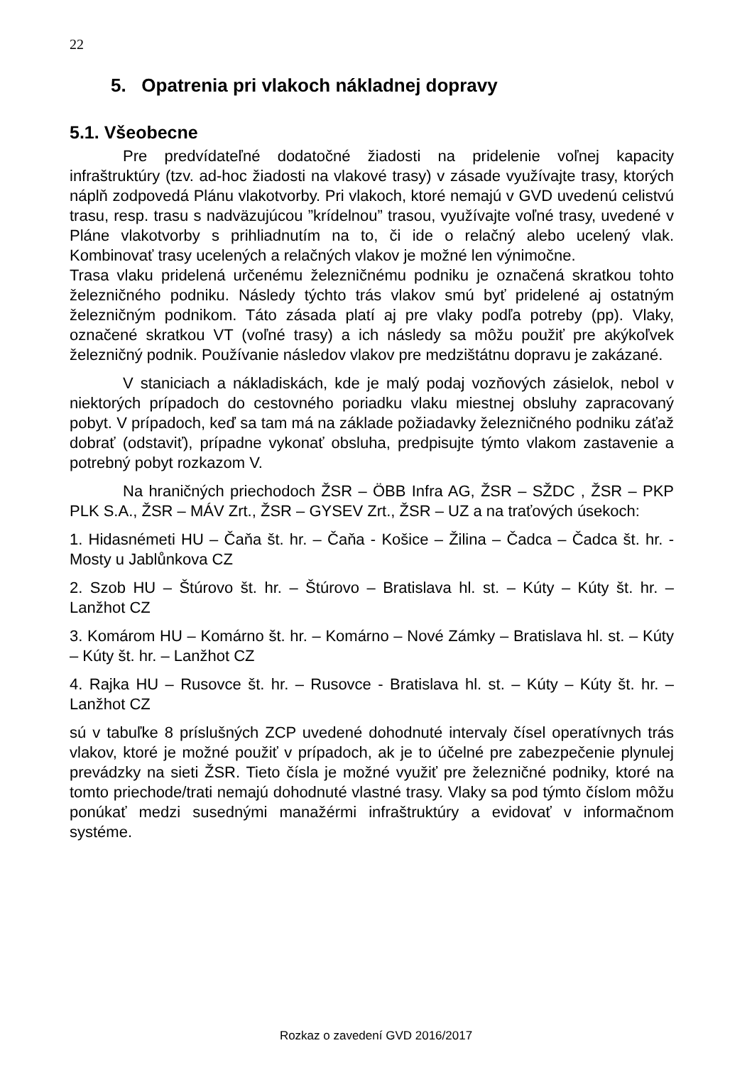22
5. Opatrenia pri vlakoch nákladnej dopravy
5.1. Všeobecne
Pre predvídateľné dodatočné žiadosti na pridelenie voľnej kapacity infraštruktúry (tzv. ad-hoc žiadosti na vlakové trasy) v zásade využívajte trasy, ktorých náplň zodpovedá Plánu vlakotvorby. Pri vlakoch, ktoré nemajú v GVD uvedenú celistvú trasu, resp. trasu s nadväzujúcou ”krídelnou” trasou, využívajte voľné trasy, uvedené v Pláne vlakotvorby s prihliadnutím na to, či ide o relačný alebo ucelený vlak. Kombinovať trasy ucelených a relačných vlakov je možné len výnimočne.
Trasa vlaku pridelená určenému železničnému podniku je označená skratkou tohto železničného podniku. Následy týchto trás vlakov smú byť pridelené aj ostatným železničným podnikom. Táto zásada platí aj pre vlaky podľa potreby (pp). Vlaky, označené skratkou VT (voľné trasy) a ich následy sa môžu použiť pre akýkoľvek železničný podnik. Používanie následov vlakov pre medzištátnu dopravu je zakázané.
V staniciach a nákladiskách, kde je malý podaj vozňových zásielok, nebol v niektorých prípadoch do cestovného poriadku vlaku miestnej obsluhy zapracovaný pobyt. V prípadoch, keď sa tam má na základe požiadavky železničného podniku záťaž dobrať (odstaviť), prípadne vykonať obsluha, predpisujte týmto vlakom zastavenie a potrebný pobyt rozkazom V.
Na hraničných priechodoch ŽSR – ÖBB Infra AG, ŽSR – SŽDC , ŽSR – PKP PLK S.A., ŽSR – MÁV Zrt., ŽSR – GYSEV Zrt., ŽSR – UZ a na traťových úsekoch:
1. Hidasnémeti HU – Čaňa št. hr. – Čaňa - Košice – Žilina – Čadca – Čadca št. hr. - Mosty u Jablůnkova CZ
2. Szob HU – Štúrovo št. hr. – Štúrovo – Bratislava hl. st. – Kúty – Kúty št. hr. – Lanžhot CZ
3. Komárom HU – Komárno št. hr. – Komárno – Nové Zámky – Bratislava hl. st. – Kúty – Kúty št. hr. – Lanžhot CZ
4. Rajka HU – Rusovce št. hr. – Rusovce - Bratislava hl. st. – Kúty – Kúty št. hr. – Lanžhot CZ
sú v tabuľke 8 príslušných ZCP uvedené dohodnuté intervaly čísel operatívnych trás vlakov, ktoré je možné použiť v prípadoch, ak je to účelné pre zabezpečenie plynulej prevádzky na sieti ŽSR. Tieto čísla je možné využiť pre železničné podniky, ktoré na tomto priechode/trati nemajú dohodnuté vlastné trasy. Vlaky sa pod týmto číslom môžu ponúkať medzi susednými manažérmi infraštruktúry a evidovať v informačnom systéme.
Rozkaz o zavedení GVD 2016/2017